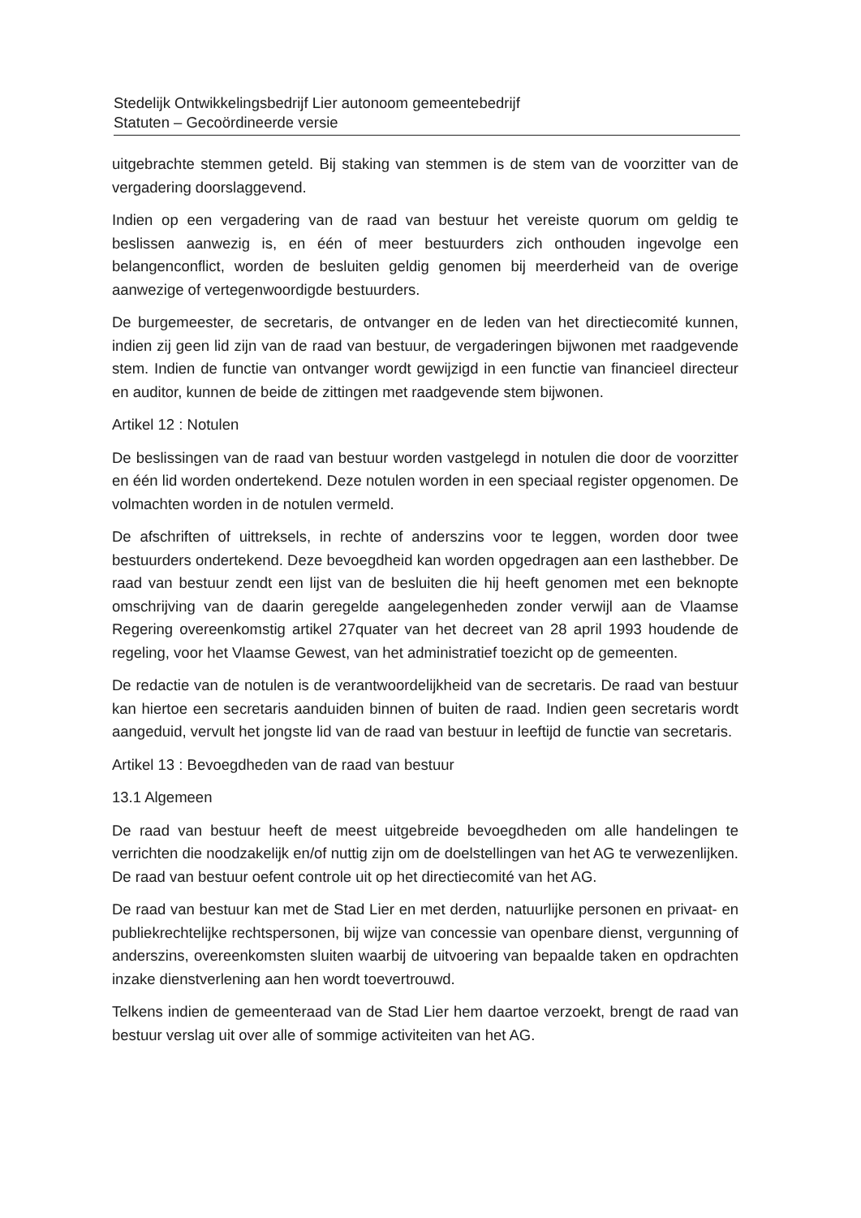Stedelijk Ontwikkelingsbedrijf Lier autonoom gemeentebedrijf
Statuten – Gecoördineerde versie
uitgebrachte stemmen geteld. Bij staking van stemmen is de stem van de voorzitter van de vergadering doorslaggevend.
Indien op een vergadering van de raad van bestuur het vereiste quorum om geldig te beslissen aanwezig is, en één of meer bestuurders zich onthouden ingevolge een belangenconflict, worden de besluiten geldig genomen bij meerderheid van de overige aanwezige of vertegenwoordigde bestuurders.
De burgemeester, de secretaris, de ontvanger en de leden van het directiecomité kunnen, indien zij geen lid zijn van de raad van bestuur, de vergaderingen bijwonen met raadgevende stem. Indien de functie van ontvanger wordt gewijzigd in een functie van financieel directeur en auditor, kunnen de beide de zittingen met raadgevende stem bijwonen.
Artikel 12 : Notulen
De beslissingen van de raad van bestuur worden vastgelegd in notulen die door de voorzitter en één lid worden ondertekend. Deze notulen worden in een speciaal register opgenomen. De volmachten worden in de notulen vermeld.
De afschriften of uittreksels, in rechte of anderszins voor te leggen, worden door twee bestuurders ondertekend. Deze bevoegdheid kan worden opgedragen aan een lasthebber. De raad van bestuur zendt een lijst van de besluiten die hij heeft genomen met een beknopte omschrijving van de daarin geregelde aangelegenheden zonder verwijl aan de Vlaamse Regering overeenkomstig artikel 27quater van het decreet van 28 april 1993 houdende de regeling, voor het Vlaamse Gewest, van het administratief toezicht op de gemeenten.
De redactie van de notulen is de verantwoordelijkheid van de secretaris. De raad van bestuur kan hiertoe een secretaris aanduiden binnen of buiten de raad. Indien geen secretaris wordt aangeduid, vervult het jongste lid van de raad van bestuur in leeftijd de functie van secretaris.
Artikel 13 : Bevoegdheden van de raad van bestuur
13.1 Algemeen
De raad van bestuur heeft de meest uitgebreide bevoegdheden om alle handelingen te verrichten die noodzakelijk en/of nuttig zijn om de doelstellingen van het AG te verwezenlijken. De raad van bestuur oefent controle uit op het directiecomité van het AG.
De raad van bestuur kan met de Stad Lier en met derden, natuurlijke personen en privaat- en publiekrechtelijke rechtspersonen, bij wijze van concessie van openbare dienst, vergunning of anderszins, overeenkomsten sluiten waarbij de uitvoering van bepaalde taken en opdrachten inzake dienstverlening aan hen wordt toevertrouwd.
Telkens indien de gemeenteraad van de Stad Lier hem daartoe verzoekt, brengt de raad van bestuur verslag uit over alle of sommige activiteiten van het AG.